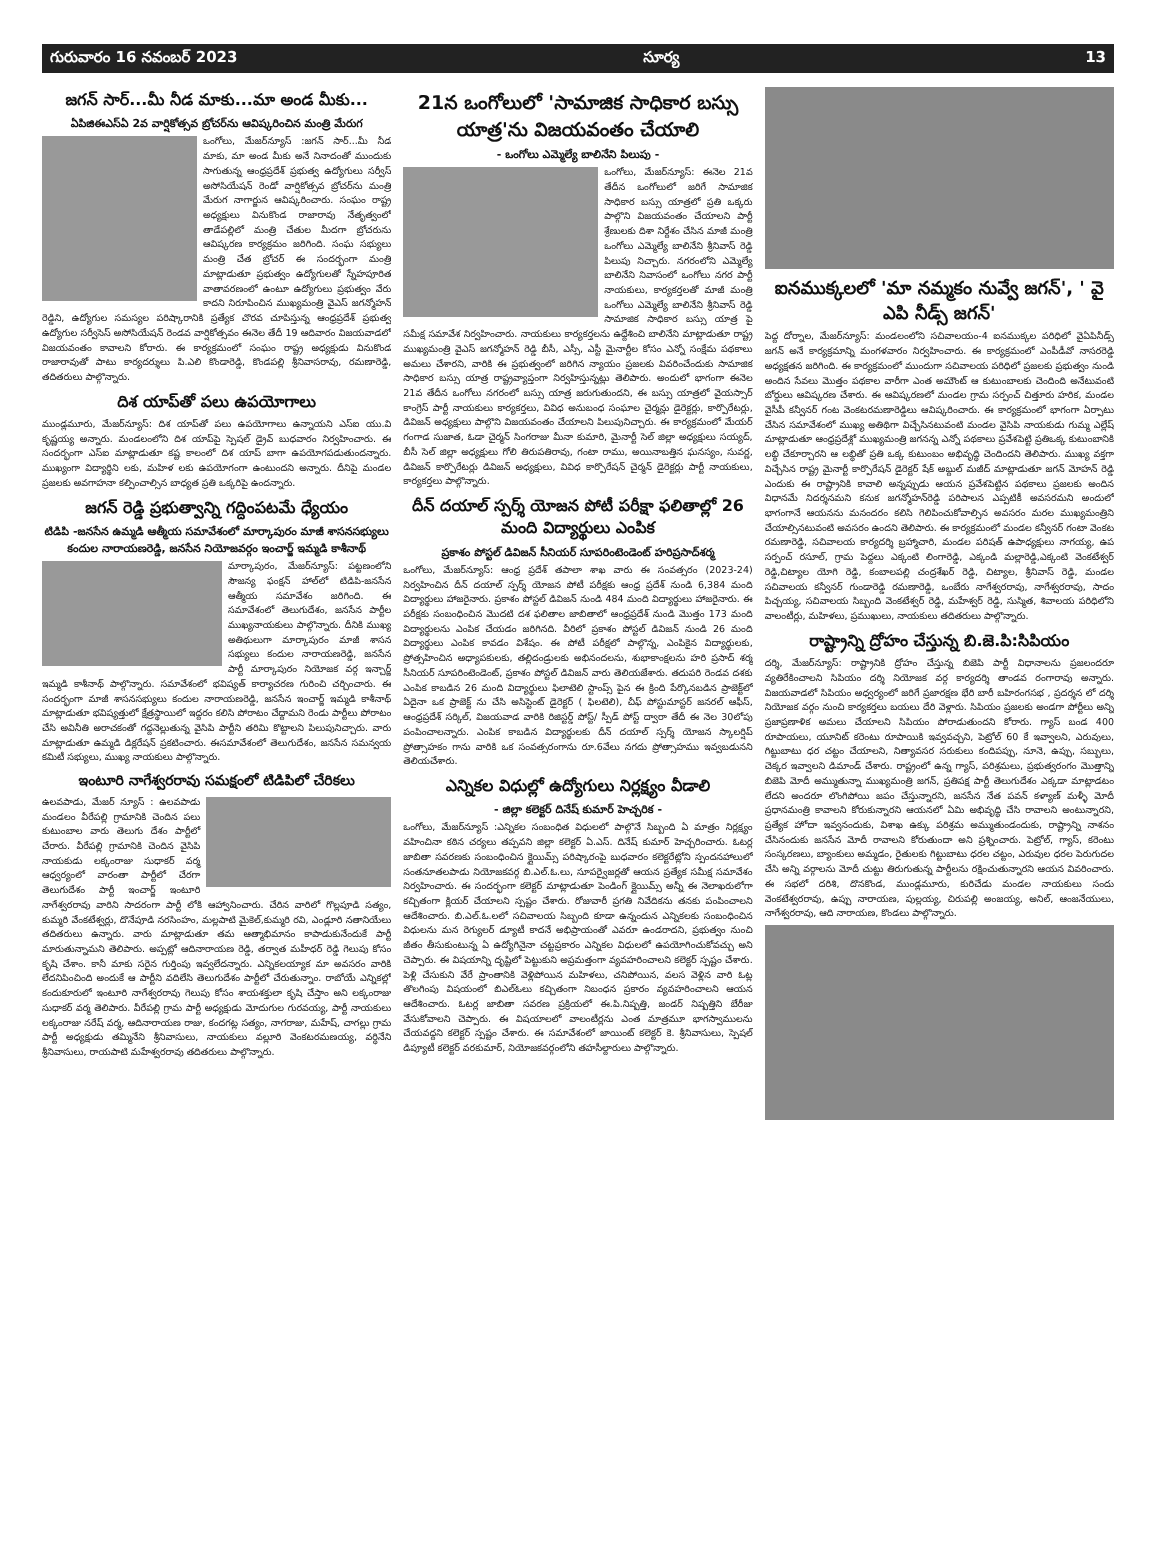గురువారం 16 నవంబర్ 2023 సూర్య 13
జగన్ సార్...మీ నీడ మాకు...మా అండ మీకు...
ఏపిజిఈఎస్ఏ 2వ వార్షికోత్సవ బ్రోచర్‌ను ఆవిష్కరించిన మంత్రి మేరుగ
ఒంగోలు, మేజర్‌న్యూస్ :జగన్ సార్...మీ నీడ మాకు, మా అండ మీకు అనే నినాదంతో ముందుకు సాగుతున్న ఆంధ్రప్రదేశ్ ప్రభుత్వ ఉద్యోగులు సర్వీస్ అసోసియేషన్ రెండో వార్షికోత్సవ బ్రోచర్‌ను మంత్రి మేరుగ నాగార్జున ఆవిష్కరించారు. సంఘం రాష్ట్ర అధ్యక్షులు వినుకొండ రాజారావు నేతృత్వంలో తాడేపల్లిలో మంత్రి చేతుల మీదగా బ్రోచరును ఆవిష్కరణ కార్యక్రమం జరిగింది. సంఘ సభ్యులు మంత్రి చేత బ్రోచర్ ఈ సందర్భంగా మంత్రి మాట్లాడుతూ ప్రభుత్వం ఉద్యోగులతో స్నేహపూరిత వాతావరణంలో ఉంటూ ఉద్యోగులు ప్రభుత్వం వేరు కాదని నిరూపించిన ముఖ్యమంత్రి వైఎస్ జగన్మోహన్ రెడ్డిని, ఉద్యోగుల సమస్యల పరిష్కారానికి ప్రత్యేక చొరవ చూపిస్తున్న ఆంధ్రప్రదేశ్ ప్రభుత్వ ఉద్యోగుల సర్వీసెస్ అసోసియేషన్ రెండవ వార్షికోత్సవం ఈనెల తేదీ 19 ఆదివారం విజయవాడలో విజయవంతం కావాలని కోరారు. ఈ కార్యక్రమంలో సంఘం రాష్ట్ర అధ్యక్షుడు వినుకొండ రాజారావుతో పాటు కార్యదర్శులు పి.ఎలి కొండారెడ్డి, కొండపల్లి శ్రీనివాసరావు, రమణారెడ్డి, తదితరులు పాల్గొన్నారు.
దిశ యాప్‌తో పలు ఉపయోగాలు
ముండ్లమూరు, మేజర్‌న్యూస్: దిశ యాప్‌తో పలు ఉపయోగాలు ఉన్నాయని ఎస్ఐ యు.వి కృష్ణయ్య అన్నారు. మండలంలోని దిశ యాప్‌పై స్పెషల్ డ్రైవ్ బుధవారం నిర్వహించారు. ఈ సందర్భంగా ఎస్ఐ మాట్లాడుతూ కష్ట కాలంలో దిశ యాప్ బాగా ఉపయోగపడుతుందన్నారు. ముఖ్యంగా విద్యార్థిని లకు, మహిళ లకు ఉపయోగంగా ఉంటుందని అన్నారు. దీనిపై మండల ప్రజలకు అవగాహనా కల్పించాల్సిన బాధ్యత ప్రతి ఒక్కరిపై ఉందన్నారు.
జగన్ రెడ్డి ప్రభుత్వాన్ని గద్దింపటమే ధ్యేయం
టిడిపి -జనసేన ఉమ్మడి ఆత్మీయ సమావేశంలో మార్కాపురం మాజీ శాసనసభ్యులు కందుల నారాయణరెడ్డి, జనసేన నియోజవర్గం ఇంచార్జ్ ఇమ్మడి కాశీనాథ్
మార్కాపురం, మేజర్‌న్యూస్: పట్టణంలోని సౌజన్య ఫంక్షన్ హాల్‌లో టిడిపి-జనసేన ఆత్మీయ సమావేశం జరిగింది. ఈ సమావేశంలో తెలుగుదేశం, జనసేన పార్టీల ముఖ్యనాయకులు పాల్గొన్నారు. దీనికి ముఖ్య అతిథులుగా మార్కాపురం మాజీ శాసన సభ్యులు కందుల నారాయణరెడ్డి, జనసేన పార్టీ మార్కాపురం నియోజక వర్గ ఇన్చార్జ్ ఇమ్మడి కాశీనాథ్ పాల్గొన్నారు. సమావేశంలో భవిష్యత్ కార్యాచరణ గురించి చర్చించారు. ఈ సందర్భంగా మాజీ శాసనసభ్యులు కందుల నారాయణరెడ్డి, జనసేన ఇంచార్జ్ ఇమ్మడి కాశీనాథ్ మాట్లాడుతూ భవిష్యత్తులో క్షేత్రస్థాయిలో ఇద్దరం కలిసి పోరాటం చేద్దామని రెండు పార్టీలు పోరాటం చేసి అవినీతి అరాచకంతో గద్దనెల్లుతున్న వైసిపి పార్టీని తరిమి కొట్టాలని పిలుపునిచ్చారు. వారు మాట్లాడుతూ ఉమ్మడి డిక్లరేషన్ ప్రకటించారు. ఈసమావేశంలో తెలుగుదేశం, జనసేన సమన్వయ కమిటీ సభ్యులు, ముఖ్య నాయకులు పాల్గొన్నారు.
ఇంటూరి నాగేశ్వరరావు సమక్షంలో టిడిపిలో చేరికలు
ఉలవపాడు, మేజర్ న్యూస్ : ఉలవపాడు మండలం వీరేపల్లి గ్రామానికి చెందిన పలు కుటుంబాల వారు తెలుగు దేశం పార్టీలో చేరారు. వీరేపల్లి గ్రామానికి చెందిన వైసిపి నాయకుడు లక్కంరాజు సుధాకర్ వర్మ ఆధ్వర్యంలో వారంతా పార్టీలో చేరగా తెలుగుదేశం పార్టీ ఇంచార్జ్ ఇంటూరి నాగేశ్వరరావు వారిని సాదరంగా పార్టీ లోకి ఆహ్వానించారు. చేరిన వారిలో గొల్లపూడి సత్యం, కుమ్మరి వేంకటేశ్వర్లు, దొనేపూడి నరసింహం, మల్లపాటి మైకెల్,కుమ్మరి రవి, ఎండ్లూరి నతానియేలు తదితరులు ఉన్నారు. వారు మాట్లాడుతూ తమ ఆత్మాభిమానం కాపాడుకునేందుకే పార్టీ మారుతున్నామని తెలిపారు. అప్పట్లో ఆదినారాయణ రెడ్డి, తర్వాత మహీధర్ రెడ్డి గెలుపు కోసం కృషి చేశాం. కానీ మాకు సరైన గుర్తింపు ఇవ్వలేదన్నారు. ఎన్నికలయ్యాక మా అవసరం వారికి లేదనిపించింది అందుకే ఆ పార్టీని వదిలేసి తెలుగుదేశం పార్టీలో చేరుతున్నాం. రాబోయే ఎన్నికల్లో కందుకూరులో ఇంటూరి నాగేశ్వరరావు గెలుపు కోసం శాయశక్తులా కృషి చేస్తాం అని లక్కంరాజు సుధాకర్ వర్మ తెలిపారు. వీరేపల్లి గ్రామ పార్టీ అధ్యక్షుడు మోదుగుల గురవయ్య, పార్టీ నాయకులు లక్కంరాజు నరేష్ వర్మ, ఆదినారాయణ రాజు, కందగట్ల సత్యం, నాగరాజు, మహేష్, చాగల్లు గ్రామ పార్టీ అధ్యక్షుడు తమ్మినేని శ్రీనివాసులు, నాయకులు వల్లూరి వెంకటరమణయ్య, వర్ధినేని శ్రీనివాసులు, రాయపాటి మహేశ్వరరావు తదితరులు పాల్గొన్నారు.
21న ఒంగోలులో 'సామాజిక సాధికార బస్సు యాత్ర'ను విజయవంతం చేయాలి
- ఒంగోలు ఎమ్మెల్యే బాలినేని పిలుపు -
ఒంగోలు, మేజర్‌న్యూస్: ఈనెల 21వ తేదీన ఒంగోలులో జరిగే సామాజిక సాధికార బస్సు యాత్రలో ప్రతి ఒక్కరు పాల్గొని విజయవంతం చేయాలని పార్టీ శ్రేణులకు దిశా నిర్దేశం చేసిన మాజీ మంత్రి ఒంగోలు ఎమ్మెల్యే బాలినేని శ్రీనివాస్ రెడ్డి పిలుపు నిచ్చారు. నగరంలోని ఎమ్మెల్యే బాలినేని నివాసంలో ఒంగోలు నగర పార్టీ నాయకులు, కార్యకర్తలతో మాజీ మంత్రి ఒంగోలు ఎమ్మెల్యే బాలినేని శ్రీనివాస్ రెడ్డి సామాజిక సాధికార బస్సు యాత్ర పై సమీక్ష సమావేశ నిర్వహించారు. నాయకులు కార్యకర్తలను ఉద్దేశించి బాలినేని మాట్లాడుతూ రాష్ట్ర ముఖ్యమంత్రి వైఎస్ జగన్మోహన్ రెడ్డి బీసీ, ఎస్సీ, ఎస్టీ మైనార్టీల కోసం ఎన్నో సంక్షేమ పథకాలు అమలు చేశారని, వారికి ఈ ప్రభుత్వంలో జరిగిన న్యాయం ప్రజలకు వివరించేందుకు సామాజిక సాధికార బస్సు యాత్ర రాష్ట్రవ్యాప్తంగా నిర్వహిస్తున్నట్లు తెలిపారు. అందులో భాగంగా ఈనెల 21వ తేదీన ఒంగోలు నగరంలో బస్సు యాత్ర జరుగుతుందని, ఈ బస్సు యాత్రలో వైయస్సార్ కాంగ్రెస్ పార్టీ నాయకులు కార్యకర్తలు, వివిధ అనుబంధ సంఘాల చైర్మన్లు డైరెక్టర్లు, కార్పొరేటర్లు, డివిజన్ అధ్యక్షులు పాల్గొని విజయవంతం చేయాలని పిలుపునిచ్చారు. ఈ కార్యక్రమంలో మేయర్ గంగాడ సుజాత, ఓడా చైర్మన్ సింగరాజు మీనా కుమారి, మైనార్టీ సెల్ జిల్లా అధ్యక్షులు సయ్యద్, బీసీ సెల్ జిల్లా అధ్యక్షులు గోలి తిరుపతిరావు, గంటా రాము, అయినాబత్తిన ఘనస్యం, సువర్ణ, డివిజన్ కార్పొరేటర్లు డివిజన్ అధ్యక్షులు, వివిధ కార్పొరేషన్ చైర్మన్ డైరెక్టర్లు పార్టీ నాయకులు, కార్యకర్తలు పాల్గొన్నారు.
దీన్ దయాల్ స్పర్శ్ యోజన పోటీ పరీక్షా ఫలితాల్లో 26 మంది విద్యార్థులు ఎంపిక
ప్రకాశం పోస్టల్ డివిజన్ సీనియర్ సూపరింటెండెంట్ హరిప్రసాద్‌శర్మ
ఒంగోలు, మేజర్‌న్యూస్: ఆంధ్ర ప్రదేశ్ తపాలా శాఖ వారు ఈ సంవత్సరం (2023-24) నిర్వహించిన దీన్ దయాల్ స్పర్శ్ యోజన పోటీ పరీక్షకు ఆంధ్ర ప్రదేశ్ నుండి 6,384 మంది విద్యార్థులు హాజరైనారు. ప్రకాశం పోస్టల్ డివిజన్ నుండి 484 మంది విద్యార్థులు హాజరైనారు. ఈ పరీక్షకు సంబంధించిన మొదటి దశ ఫలితాల జాబితాలో ఆంధ్రప్రదేశ్ నుండి మొత్తం 173 మంది విద్యార్థులను ఎంపిక చేయడం జరిగినది. వీరిలో ప్రకాశం పోస్టల్ డివిజన్ నుండి 26 మంది విద్యార్థులు ఎంపిక కావడం విశేషం. ఈ పోటీ పరీక్షలో పాల్గొన్న, ఎంపికైన విద్యార్థులకు, ప్రోత్సహించిన అధ్యాపకులకు, తల్లిదండ్రులకు అభినందలను, శుభాకాంక్షలను హరి ప్రసాద్ శర్మ సీనియర్ సూపరింటెండెంట్, ప్రకాశం పోస్టల్ డివిజన్ వారు తెలియజేశారు. తదుపరి రెండవ దశకు ఎంపిక కాబడిన 26 మంది విద్యార్థులు ఫిలాటెలి స్టాంప్స్ పైన ఈ క్రింది పేర్కొనబడిన ప్రాజెక్ట్‌లో ఏదైనా ఒక ప్రాజెక్ట్ ను చేసి అసిస్టెంట్ డైరెక్టర్ ( ఫిలటెలి), చీఫ్ పోస్టుమాస్టర్ జనరల్ ఆఫీస్, ఆంధ్రప్రదేశ్ సర్కిల్, విజయవాడ వారికి రిజిస్టర్డ్ పోస్ట్/ స్పీడ్ పోస్ట్ ద్వారా తేదీ ఈ నెల 30లోపు పంపించాలన్నారు. ఎంపిక కాబడిన విద్యార్థులకు దీన్ దయాల్ స్పర్శ్ యోజన స్కాలర్షిప్ ప్రోత్సాహకం గాను వారికి ఒక సంవత్సరంగాను రూ.6వేలు నగదు ప్రోత్సాహము ఇవ్వబడునని తెలియచేశారు.
ఎన్నికల విధుల్లో ఉద్యోగులు నిర్లక్ష్యం వీడాలి
- జిల్లా కలెక్టర్ దినేష్ కుమార్ హెచ్చరిక -
ఒంగోలు, మేజర్‌న్యూస్ :ఎన్నికల సంబంధిత విధులలో పాల్గొనే సిబ్బంది ఏ మాత్రం నిర్లక్ష్యం వహించినా కఠిన చర్యలు తప్పవని జిల్లా కలెక్టర్ ఏ.ఎస్. దినేష్ కుమార్ హెచ్చరించారు. ఓటర్ల జాబితా సవరణకు సంబంధించిన క్లైయిమ్స్ పరిష్కారంపై బుధవారం కలెక్టరేట్లోని స్పందనహాలులో సంతనూతలపాడు నియోజకవర్గ బి.ఎల్.ఓ.లు, సూపర్వైజర్లతో ఆయన ప్రత్యేక సమీక్ష సమావేశం నిర్వహించారు. ఈ సందర్భంగా కలెక్టర్ మాట్లాడుతూ పెండింగ్ క్లైయిమ్స్ అన్నీ ఈ నెలాఖరులోగా కచ్చితంగా క్లియర్ చేయాలని స్పష్టం చేశారు. రోజువారీ ప్రగతి నివేదికను తనకు పంపించాలని ఆదేశించారు. బి.ఎల్.ఓ.లలో సచివాలయ సిబ్బంది కూడా ఉన్నందున ఎన్నికలకు సంబంధించిన విధులను మన రెగ్యులర్ డ్యూటీ కాదనే అభిప్రాయంతో ఎవరూ ఉండరాదని, ప్రభుత్వం నుంచి జీతం తీసుకుంటున్న ఏ ఉద్యోగినైనా చట్టప్రకారం ఎన్నికల విధులలో ఉపయోగించుకోవచ్చు అని చెప్పారు. ఈ విషయాన్ని దృష్టిలో పెట్టుకుని అప్రమత్తంగా వ్యవహరించాలని కలెక్టర్ స్పష్టం చేశారు. పెళ్లి చేసుకుని వేరే ప్రాంతానికి వెళ్లిపోయిన మహిళలు, చనిపోయిన, వలస వెళ్లిన వారి ఓట్ల తొలగింపు విషయంలో బిఎల్ఓలు కచ్చితంగా నిబంధన ప్రకారం వ్యవహరించాలని ఆయన ఆదేశించారు. ఓటర్ల జాబితా సవరణ ప్రక్రియలో ఈ.పి.నిష్పత్తి, జండర్ నిష్పత్తిని బేరీజు వేసుకోవాలని చెప్పారు. ఈ విషయాలలో వాలంటీర్లను ఎంత మాత్రమూ భాగస్వాములను చేయవద్దని కలెక్టర్ స్పష్టం చేశారు. ఈ సమావేశంలో జాయింట్ కలెక్టర్ కె. శ్రీనివాసులు, స్పెషల్ డిప్యూటీ కలెక్టర్ వరకుమార్, నియోజకవర్గంలోని తహసీల్దారులు పాల్గొన్నారు.
ఐనముక్కలలో 'మా నమ్మకం నువ్వే జగన్', ' వై ఎపి నీడ్స్ జగన్'
పెద్ద దోర్నాల, మేజర్‌న్యూస్: మండలంలోని సచివాలయం-4 ఐనముక్కల పరిధిలో వైఏపినీడ్స్ జగన్ అనే కార్యక్రమాన్ని మంగళవారం నిర్వహించారు. ఈ కార్యక్రమంలో ఎంపీడీవో నాసరరెడ్డి అధ్యక్షతన జరిగింది. ఈ కార్యక్రమంలో ముందుగా సచివాలయ పరిధిలో ప్రజలకు ప్రభుత్వం నుండి అందిన సేవలు మొత్తం పథకాల వారీగా ఎంత అమౌంట్ ఆ కుటుంబాలకు చెందింది అనేటువంటి బోర్డులు ఆవిష్కరణ చేశారు. ఈ ఆవిష్కరణలో మండల గ్రామ సర్పంచ్ చిత్తూరు హరిక, మండల వైసీపీ కన్వీనర్ గంట వెంకటరమణారెడ్డిలు ఆవిష్కరించారు. ఈ కార్యక్రమంలో భాగంగా ఏర్పాటు చేసిన సమావేశంలో ముఖ్య అతిథిగా విచ్చేసినటువంటి మండల వైసిపి నాయకుడు గుమ్మ ఎల్లేష్ మాట్లాడుతూ ఆంధ్రప్రదేశ్లో ముఖ్యమంత్రి జగనన్న ఎన్నో పథకాలు ప్రవేశపెట్టి ప్రతిఒక్క కుటుంబానికి లబ్ధి చేకూర్చారని ఆ లబ్ధితో ప్రతి ఒక్క కుటుంబం అభివృద్ధి చెందిందని తెలిపారు. ముఖ్య వక్తగా విచ్చేసిన రాష్ట్ర మైనార్టీ కార్పొరేషన్ డైరెక్టర్ షేక్ అబ్దుల్ మజీద్ మాట్లాడుతూ జగన్ మోహన్ రెడ్డి ఎందుకు ఈ రాష్ట్రానికి కావాలి అన్నప్పుడు ఆయన ప్రవేశపెట్టిన పథకాలు ప్రజలకు అందిన విధానమే నిదర్శనమని కనుక జగన్మోహన్‌రెడ్డి పరిపాలన ఎప్పటికీ అవసరమని అందులో భాగంగానే ఆయనను మనందరం కలిసి గెలిపించుకోవాల్సిన అవసరం మరల ముఖ్యమంత్రిని చేయాల్సినటువంటి అవసరం ఉందని తెలిపారు. ఈ కార్యక్రమంలో మండల కన్వీనర్ గంటా వెంకట రమణారెడ్డి, సచివాలయ కార్యదర్శి బ్రహ్మాచారి, మండల పరిషత్ ఉపాధ్యక్షులు నాగయ్య, ఉప సర్పంచ్ రసూల్, గ్రామ పెద్దలు ఎక్కంటి లింగారెడ్డి, ఎక్కండి మల్లారెడ్డి,ఎక్కంటి వెంకటేశ్వర్ రెడ్డి,చిట్యాల యోగి రెడ్డి, కంబాలపల్లి చంద్రశేఖర్ రెడ్డి, చిట్యాల, శ్రీనివాస్ రెడ్డి, మండల సచివాలయ కన్వీనర్ గుండారెడ్డి రమణారెడ్డి, ఒంబేరు నాగేశ్వరరావు, నాగేశ్వరరావు, సాదం పిచ్చయ్య, సచివాలయ సిబ్బంది వెంకటేశ్వర్ రెడ్డి, మహేశ్వర్ రెడ్డి, సుస్మిత, శివాలయ పరిధిలోని వాలంటీర్లు, మహిళలు, ప్రముఖులు, నాయకులు తదితరులు పాల్గొన్నారు.
రాష్ట్రాన్ని ద్రోహం చేస్తున్న బి.జె.పి:సిపియం
దర్శి, మేజర్‌న్యూస్: రాష్ట్రానికి ద్రోహం చేస్తున్న బిజెపి పార్టీ విధానాలను ప్రజలందరూ వ్యతిరేకించాలని సిపియం దర్శి నియోజక వర్గ కార్యదర్శి తాండవ రంగారావు అన్నారు. విజయవాడలో సిపియం అధ్వర్యంలో జరిగే ప్రజారక్షణ భేరి బారీ బహిరంగసభ , ప్రదర్శన లో దర్శి నియోజక వర్గం నుంచి కార్యకర్తలు బయలు దేరి వెళ్లారు. సిపియం ప్రజలకు అండగా పోర్టీలు అన్ని ప్రజాప్రణాళిక అమలు చేయాలని సిపియం పోరాడుతుందని కోరారు. గ్యాస్ బండ 400 రూపాయలు, యూనిట్ కరెంటు రూపాయికి ఇవ్వవచ్చని, పెట్రోల్ 60 కే ఇవ్వాలని, ఎరువులు, గిట్టుబాటు ధర చట్టం చేయాలని, నిత్యావసర సరుకులు కందిపప్పు, నూనె, ఉప్పు, సబ్బులు, చెక్కర ఇవ్వాలని డిమాండ్ చేశారు. రాష్ట్రంలో ఉన్న గ్యాస్, పరిశ్రమలు, ప్రభుత్వరంగం మొత్తాన్ని బిజెపి మోదీ అమ్ముతున్నా ముఖ్యమంత్రి జగన్, ప్రతిపక్ష పార్టీ తెలుగుదేశం ఎక్కడా మాట్లాడటం లేదని అందరూ లొంగిపోయి జపం చేస్తున్నారని, జనసేన నేత పవన్ కళ్యాణ్ మళ్ళీ మోదీ ప్రధానమంత్రి కావాలని కోరుకున్నారని ఆయనలో ఏమి అభివృద్ధి చేసి రావాలని అంటున్నారని, ప్రత్యేక హోదా ఇవ్వనందుకు, విశాఖ ఉక్కు పరిశ్రమ అమ్ముతుండందుకు, రాష్ట్రాన్ని నాశనం చేసినందుకు జనసేన మోదీ రావాలని కోరుతుందా అని ప్రశ్నించారు. పెట్రోల్, గ్యాస్, కరెంటు సంస్కరణలు, బ్యాంకులు అమ్మడం, రైతులకు గిట్టుబాటు ధరల చట్టం, ఎరువుల ధరల పెరుగుదల చేసి అన్ని వర్గాలను మోదీ చుట్టు తిరుగుతున్న పార్టీలను రక్షించుతున్నారని ఆయన వివరించారు. ఈ సభలో దరిశి, దొనకొండ, ముండ్లమూరు, కురిచేడు మండల నాయకులు సందు వెంకటేశ్వరరావు, ఉప్పు నారాయణ, పుల్లయ్య, చిరుపల్లి అంజయ్య, అనిల్, ఆంజనేయులు, నాగేశ్వరరావు, ఆది నారాయణ, కొండలు పాల్గొన్నారు.